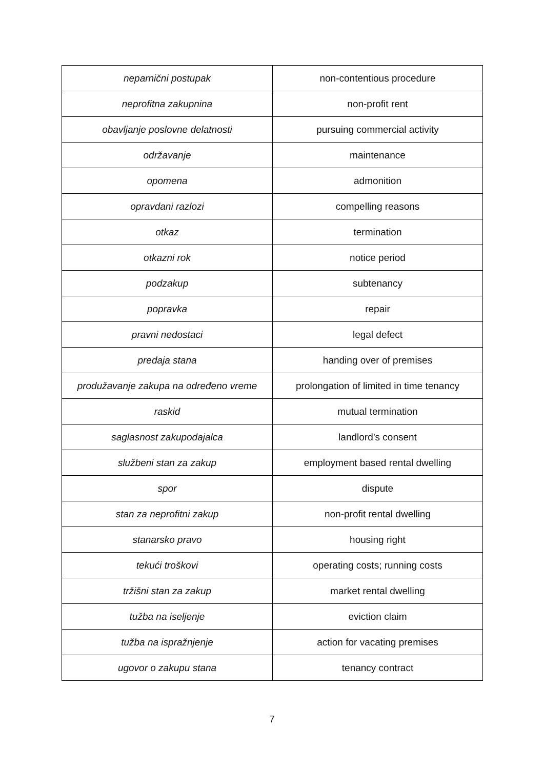| neparnični postupak | non-contentious procedure |
| neprofitna zakupnina | non-profit rent |
| obavljanje poslovne delatnosti | pursuing commercial activity |
| održavanje | maintenance |
| opomena | admonition |
| opravdani razlozi | compelling reasons |
| otkaz | termination |
| otkazni rok | notice period |
| podzakup | subtenancy |
| popravka | repair |
| pravni nedostaci | legal defect |
| predaja stana | handing over of premises |
| produžavanje zakupa na određeno vreme | prolongation of limited in time tenancy |
| raskid | mutual termination |
| saglasnost zakupodajalca | landlord’s consent |
| službeni stan za zakup | employment based rental dwelling |
| spor | dispute |
| stan za neprofitni zakup | non-profit rental dwelling |
| stanarsko pravo | housing right |
| tekući troškovi | operating costs; running costs |
| tržišni stan za zakup | market rental dwelling |
| tužba na iseljenje | eviction claim |
| tužba na ispražnjenje | action for vacating premises |
| ugovor o zakupu stana | tenancy contract |
7